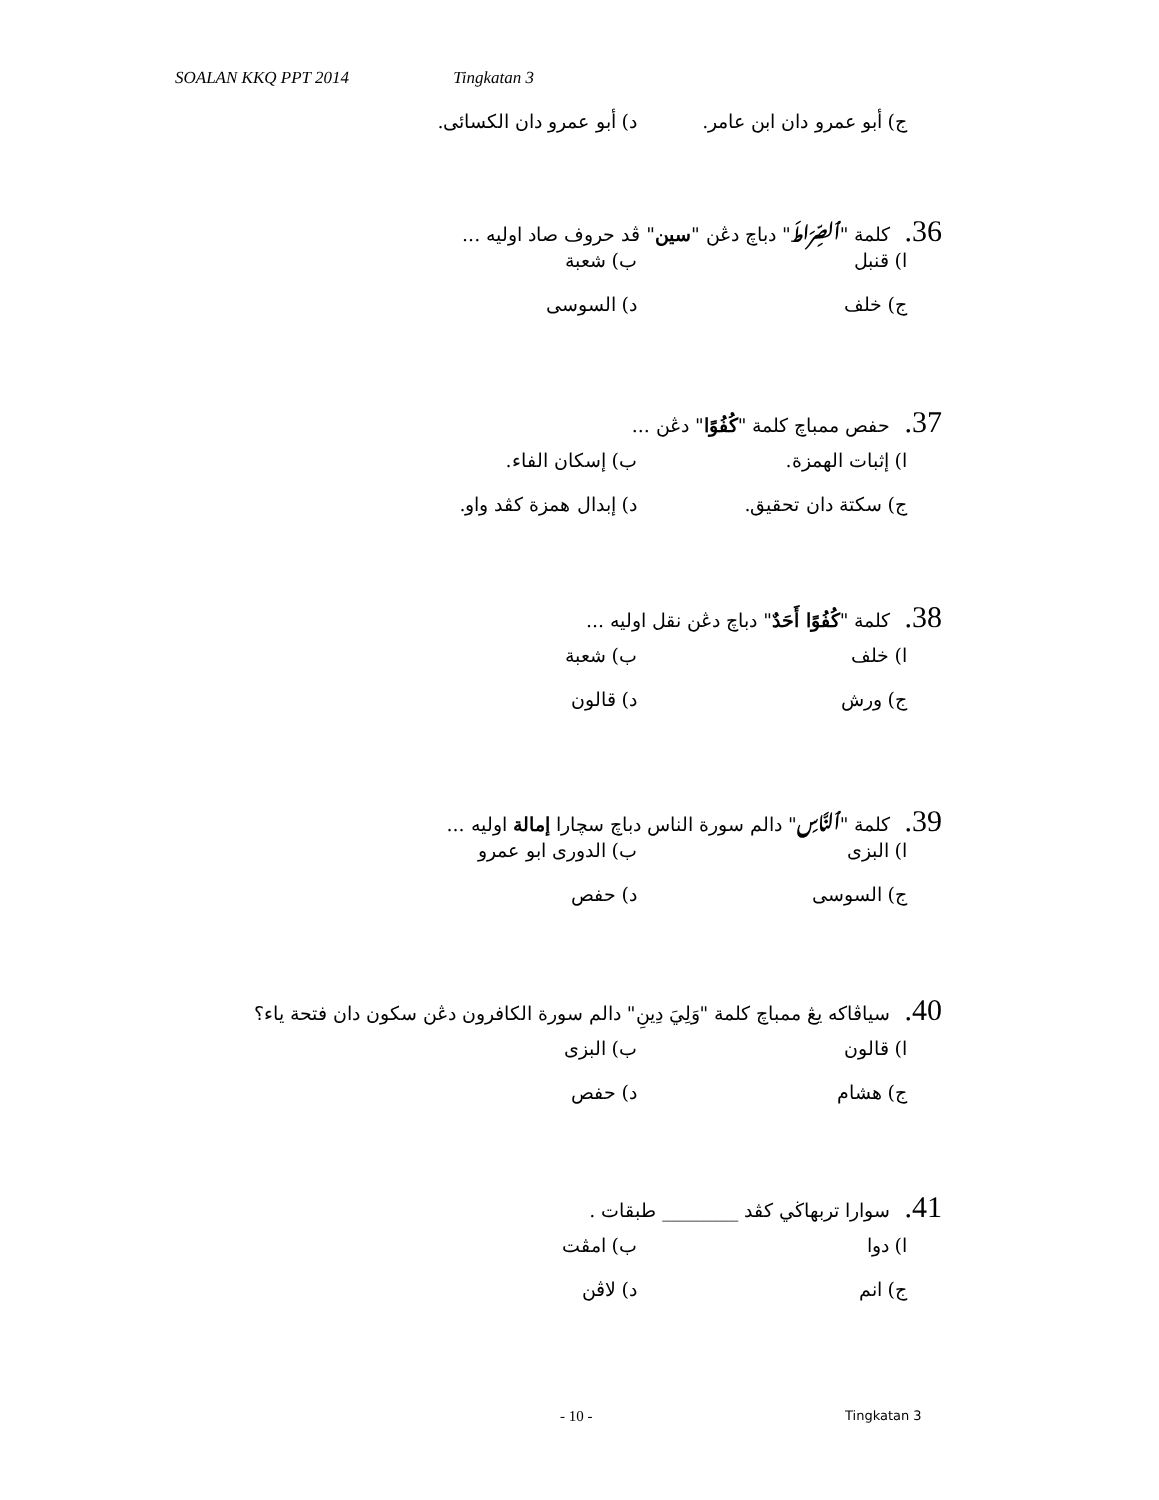SOALAN KKQ PPT 2014 Tingkatan 3
ج) أبو عمرو دان ابن عامر.
د) أبو عمرو دان الكسائى.
36. كلمة "ٱلصِّرَاطَ" دباچ دڠن "سين" ڤد حروف صاد اوليه ...
ا) قنبل ب) شعبة
ج) خلف د) السوسى
37. حفص ممباچ كلمة "كُفُوًا" دڠن ...
ا) إثبات الهمزة. ب) إسكان الفاء.
ج) سكتة دان تحقيق. د) إبدال همزة كڤد واو.
38. كلمة "كُفُوًا أَحَدٌ" دباچ دڠن نقل اوليه ...
ا) خلف ب) شعبة
ج) ورش د) قالون
39. كلمة "ٱلنَّاسِ" دالم سورة الناس دباچ سچارا إمالة اوليه ...
ا) البزى ب) الدورى ابو عمرو
ج) السوسى د) حفص
40. سياڤاكه يڠ ممباچ كلمة "وَلِيَ دِينِ" دالم سورة الكافرون دڠن سكون دان فتحة ياء؟
ا) قالون ب) البزى
ج) هشام د) حفص
41. سوارا تربهاڬي كڤد ________ طبقات .
ا) دوا ب) امڤت
ج) انم د) لاڤن
- 10 - Tingkatan 3